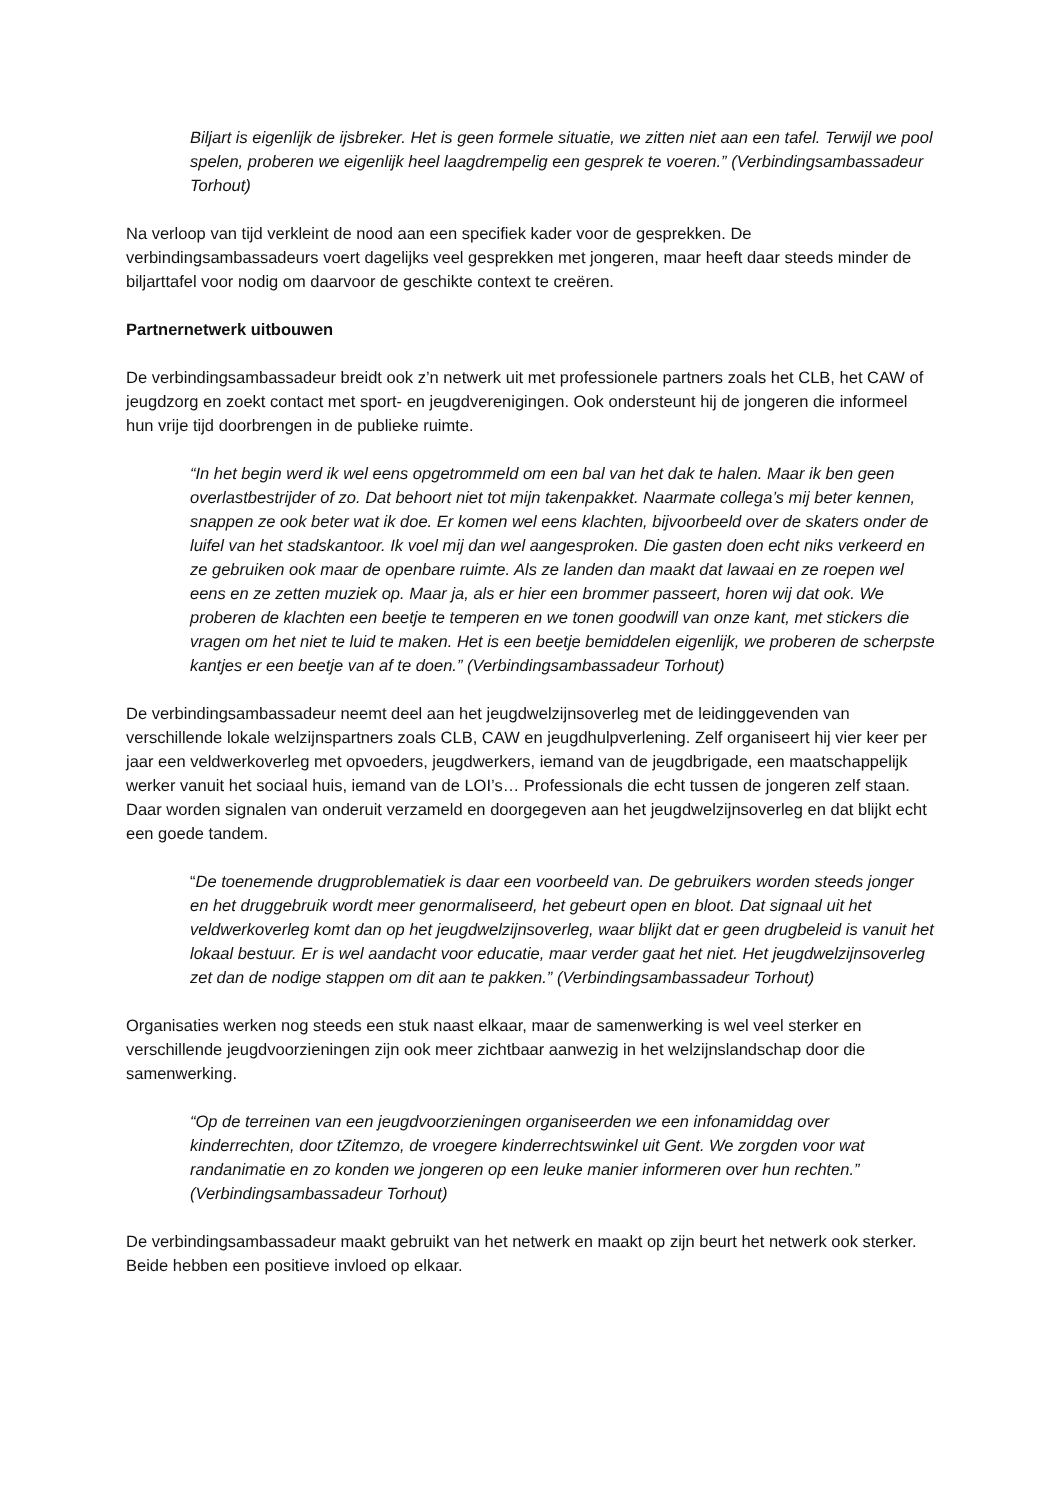Biljart is eigenlijk de ijsbreker. Het is geen formele situatie, we zitten niet aan een tafel. Terwijl we pool spelen, proberen we eigenlijk heel laagdrempelig een gesprek te voeren.” (Verbindingsambassadeur Torhout)
Na verloop van tijd verkleint de nood aan een specifiek kader voor de gesprekken. De verbindingsambassadeurs voert dagelijks veel gesprekken met jongeren, maar heeft daar steeds minder de biljarttafel voor nodig om daarvoor de geschikte context te creëren.
Partnernetwerk uitbouwen
De verbindingsambassadeur breidt ook z’n netwerk uit met professionele partners zoals het CLB, het CAW of jeugdzorg en zoekt contact met sport- en jeugdverenigingen. Ook ondersteunt hij de jongeren die informeel hun vrije tijd doorbrengen in de publieke ruimte.
“In het begin werd ik wel eens opgetrommeld om een bal van het dak te halen. Maar ik ben geen overlastbestrijder of zo. Dat behoort niet tot mijn takenpakket. Naarmate collega’s mij beter kennen, snappen ze ook beter wat ik doe. Er komen wel eens klachten, bijvoorbeeld over de skaters onder de luifel van het stadskantoor. Ik voel mij dan wel aangesproken. Die gasten doen echt niks verkeerd en ze gebruiken ook maar de openbare ruimte. Als ze landen dan maakt dat lawaai en ze roepen wel eens en ze zetten muziek op. Maar ja, als er hier een brommer passeert, horen wij dat ook. We proberen de klachten een beetje te temperen en we tonen goodwill van onze kant, met stickers die vragen om het niet te luid te maken. Het is een beetje bemiddelen eigenlijk, we proberen de scherpste kantjes er een beetje van af te doen.” (Verbindingsambassadeur Torhout)
De verbindingsambassadeur neemt deel aan het jeugdwelzijnsoverleg met de leidinggevenden van verschillende lokale welzijnspartners zoals CLB, CAW en jeugdhulpverlening. Zelf organiseert hij vier keer per jaar een veldwerkoverleg met opvoeders, jeugdwerkers, iemand van de jeugdbrigade, een maatschappelijk werker vanuit het sociaal huis, iemand van de LOI’s… Professionals die echt tussen de jongeren zelf staan. Daar worden signalen van onderuit verzameld en doorgegeven aan het jeugdwelzijnsoverleg en dat blijkt echt een goede tandem.
“De toenemende drugproblematiek is daar een voorbeeld van. De gebruikers worden steeds jonger en het druggebruik wordt meer genormaliseerd, het gebeurt open en bloot. Dat signaal uit het veldwerkoverleg komt dan op het jeugdwelzijnsoverleg, waar blijkt dat er geen drugbeleid is vanuit het lokaal bestuur. Er is wel aandacht voor educatie, maar verder gaat het niet. Het jeugdwelzijnsoverleg zet dan de nodige stappen om dit aan te pakken.” (Verbindingsambassadeur Torhout)
Organisaties werken nog steeds een stuk naast elkaar, maar de samenwerking is wel veel sterker en verschillende jeugdvoorzieningen zijn ook meer zichtbaar aanwezig in het welzijnslandschap door die samenwerking.
“Op de terreinen van een jeugdvoorzieningen organiseerden we een infonamiddag over kinderrechten, door tZitemzo, de vroegere kinderrechtswinkel uit Gent. We zorgden voor wat randanimatie en zo konden we jongeren op een leuke manier informeren over hun rechten.” (Verbindingsambassadeur Torhout)
De verbindingsambassadeur maakt gebruikt van het netwerk en maakt op zijn beurt het netwerk ook sterker. Beide hebben een positieve invloed op elkaar.